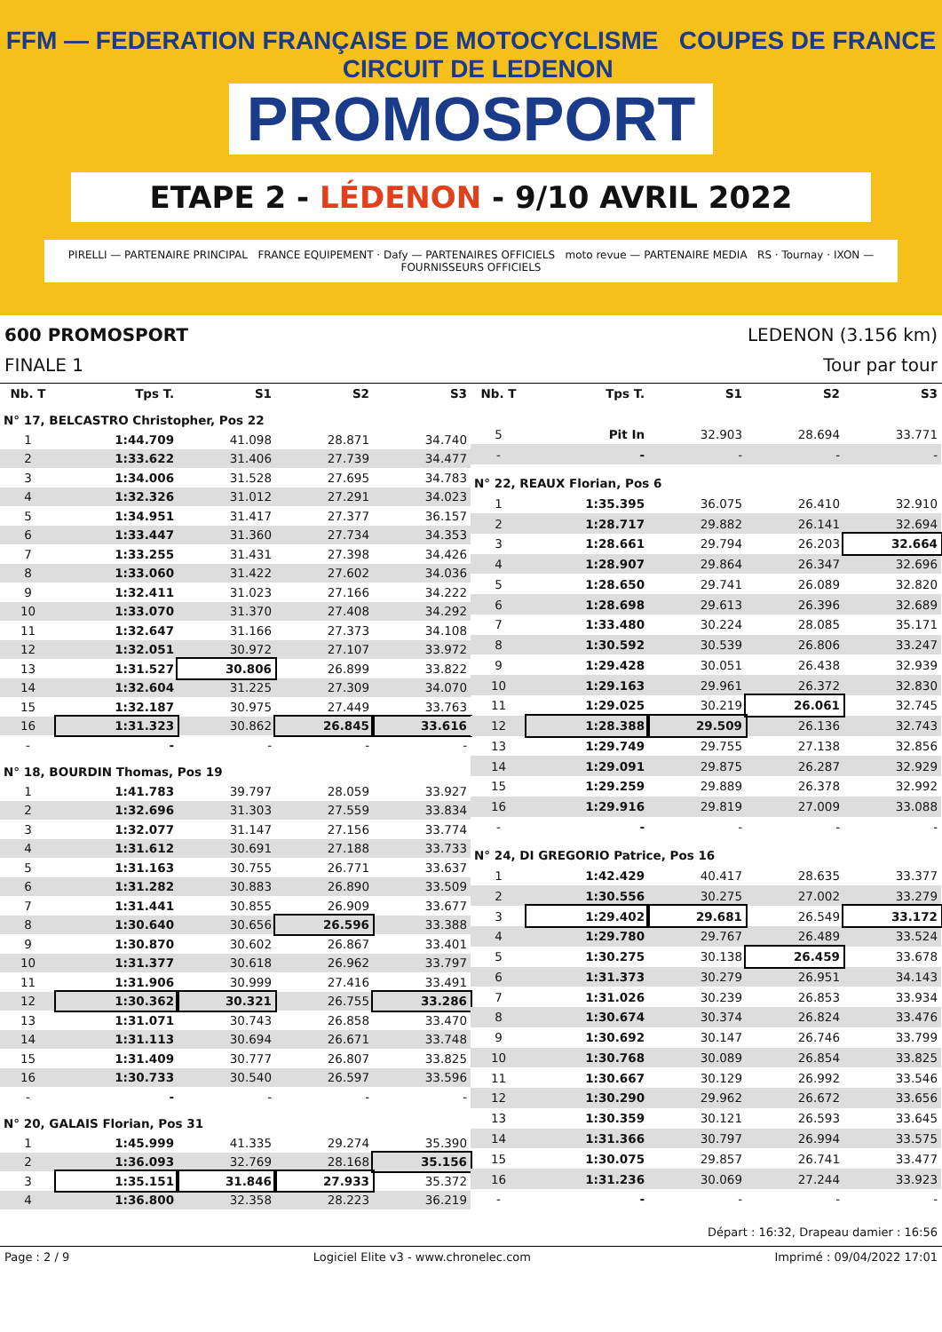FFM — FEDERATION FRANÇAISE DE MOTOCYCLISME COUPES DE FRANCE CIRCUIT DE LEDENON
PROMOSPORT
ETAPE 2 - LÉDENON - 9/10 AVRIL 2022
PIRELLI — PARTENAIRE PRINCIPAL FRANCE EQUIPEMENT · Dafy — PARTENAIRES OFFICIELS moto revue — PARTENAIRE MEDIA RS · Tournay · IXON — FOURNISSEURS OFFICIELS
600 PROMOSPORT LEDENON (3.156 km)
FINALE 1 Tour par tour
| Nb. T | Tps T. | S1 | S2 | S3 |
| --- | --- | --- | --- | --- |
| N° 17, BELCASTRO Christopher, Pos 22 | | | | |
| 1 | 1:44.709 | 41.098 | 28.871 | 34.740 |
| 2 | 1:33.622 | 31.406 | 27.739 | 34.477 |
| 3 | 1:34.006 | 31.528 | 27.695 | 34.783 |
| 4 | 1:32.326 | 31.012 | 27.291 | 34.023 |
| 5 | 1:34.951 | 31.417 | 27.377 | 36.157 |
| 6 | 1:33.447 | 31.360 | 27.734 | 34.353 |
| 7 | 1:33.255 | 31.431 | 27.398 | 34.426 |
| 8 | 1:33.060 | 31.422 | 27.602 | 34.036 |
| 9 | 1:32.411 | 31.023 | 27.166 | 34.222 |
| 10 | 1:33.070 | 31.370 | 27.408 | 34.292 |
| 11 | 1:32.647 | 31.166 | 27.373 | 34.108 |
| 12 | 1:32.051 | 30.972 | 27.107 | 33.972 |
| 13 | 1:31.527 | 30.806 | 26.899 | 33.822 |
| 14 | 1:32.604 | 31.225 | 27.309 | 34.070 |
| 15 | 1:32.187 | 30.975 | 27.449 | 33.763 |
| 16 | 1:31.323 | 30.862 | 26.845 | 33.616 |
| - | - | - | - | - |
| N° 18, BOURDIN Thomas, Pos 19 | | | | |
| 1 | 1:41.783 | 39.797 | 28.059 | 33.927 |
| 2 | 1:32.696 | 31.303 | 27.559 | 33.834 |
| 3 | 1:32.077 | 31.147 | 27.156 | 33.774 |
| 4 | 1:31.612 | 30.691 | 27.188 | 33.733 |
| 5 | 1:31.163 | 30.755 | 26.771 | 33.637 |
| 6 | 1:31.282 | 30.883 | 26.890 | 33.509 |
| 7 | 1:31.441 | 30.855 | 26.909 | 33.677 |
| 8 | 1:30.640 | 30.656 | 26.596 | 33.388 |
| 9 | 1:30.870 | 30.602 | 26.867 | 33.401 |
| 10 | 1:31.377 | 30.618 | 26.962 | 33.797 |
| 11 | 1:31.906 | 30.999 | 27.416 | 33.491 |
| 12 | 1:30.362 | 30.321 | 26.755 | 33.286 |
| 13 | 1:31.071 | 30.743 | 26.858 | 33.470 |
| 14 | 1:31.113 | 30.694 | 26.671 | 33.748 |
| 15 | 1:31.409 | 30.777 | 26.807 | 33.825 |
| 16 | 1:30.733 | 30.540 | 26.597 | 33.596 |
| - | - | - | - | - |
| N° 20, GALAIS Florian, Pos 31 | | | | |
| 1 | 1:45.999 | 41.335 | 29.274 | 35.390 |
| 2 | 1:36.093 | 32.769 | 28.168 | 35.156 |
| 3 | 1:35.151 | 31.846 | 27.933 | 35.372 |
| 4 | 1:36.800 | 32.358 | 28.223 | 36.219 |
| Nb. T | Tps T. | S1 | S2 | S3 |
| --- | --- | --- | --- | --- |
| 5 | Pit In | 32.903 | 28.694 | 33.771 |
| - | - | - | - | - |
| N° 22, REAUX Florian, Pos 6 | | | | |
| 1 | 1:35.395 | 36.075 | 26.410 | 32.910 |
| 2 | 1:28.717 | 29.882 | 26.141 | 32.694 |
| 3 | 1:28.661 | 29.794 | 26.203 | 32.664 |
| 4 | 1:28.907 | 29.864 | 26.347 | 32.696 |
| 5 | 1:28.650 | 29.741 | 26.089 | 32.820 |
| 6 | 1:28.698 | 29.613 | 26.396 | 32.689 |
| 7 | 1:33.480 | 30.224 | 28.085 | 35.171 |
| 8 | 1:30.592 | 30.539 | 26.806 | 33.247 |
| 9 | 1:29.428 | 30.051 | 26.438 | 32.939 |
| 10 | 1:29.163 | 29.961 | 26.372 | 32.830 |
| 11 | 1:29.025 | 30.219 | 26.061 | 32.745 |
| 12 | 1:28.388 | 29.509 | 26.136 | 32.743 |
| 13 | 1:29.749 | 29.755 | 27.138 | 32.856 |
| 14 | 1:29.091 | 29.875 | 26.287 | 32.929 |
| 15 | 1:29.259 | 29.889 | 26.378 | 32.992 |
| 16 | 1:29.916 | 29.819 | 27.009 | 33.088 |
| - | - | - | - | - |
| N° 24, DI GREGORIO Patrice, Pos 16 | | | | |
| 1 | 1:42.429 | 40.417 | 28.635 | 33.377 |
| 2 | 1:30.556 | 30.275 | 27.002 | 33.279 |
| 3 | 1:29.402 | 29.681 | 26.549 | 33.172 |
| 4 | 1:29.780 | 29.767 | 26.489 | 33.524 |
| 5 | 1:30.275 | 30.138 | 26.459 | 33.678 |
| 6 | 1:31.373 | 30.279 | 26.951 | 34.143 |
| 7 | 1:31.026 | 30.239 | 26.853 | 33.934 |
| 8 | 1:30.674 | 30.374 | 26.824 | 33.476 |
| 9 | 1:30.692 | 30.147 | 26.746 | 33.799 |
| 10 | 1:30.768 | 30.089 | 26.854 | 33.825 |
| 11 | 1:30.667 | 30.129 | 26.992 | 33.546 |
| 12 | 1:30.290 | 29.962 | 26.672 | 33.656 |
| 13 | 1:30.359 | 30.121 | 26.593 | 33.645 |
| 14 | 1:31.366 | 30.797 | 26.994 | 33.575 |
| 15 | 1:30.075 | 29.857 | 26.741 | 33.477 |
| 16 | 1:31.236 | 30.069 | 27.244 | 33.923 |
| - | - | - | - | - |
Départ : 16:32, Drapeau damier : 16:56
Page : 2 / 9 Logiciel Elite v3 - www.chronelec.com Imprimé : 09/04/2022 17:01